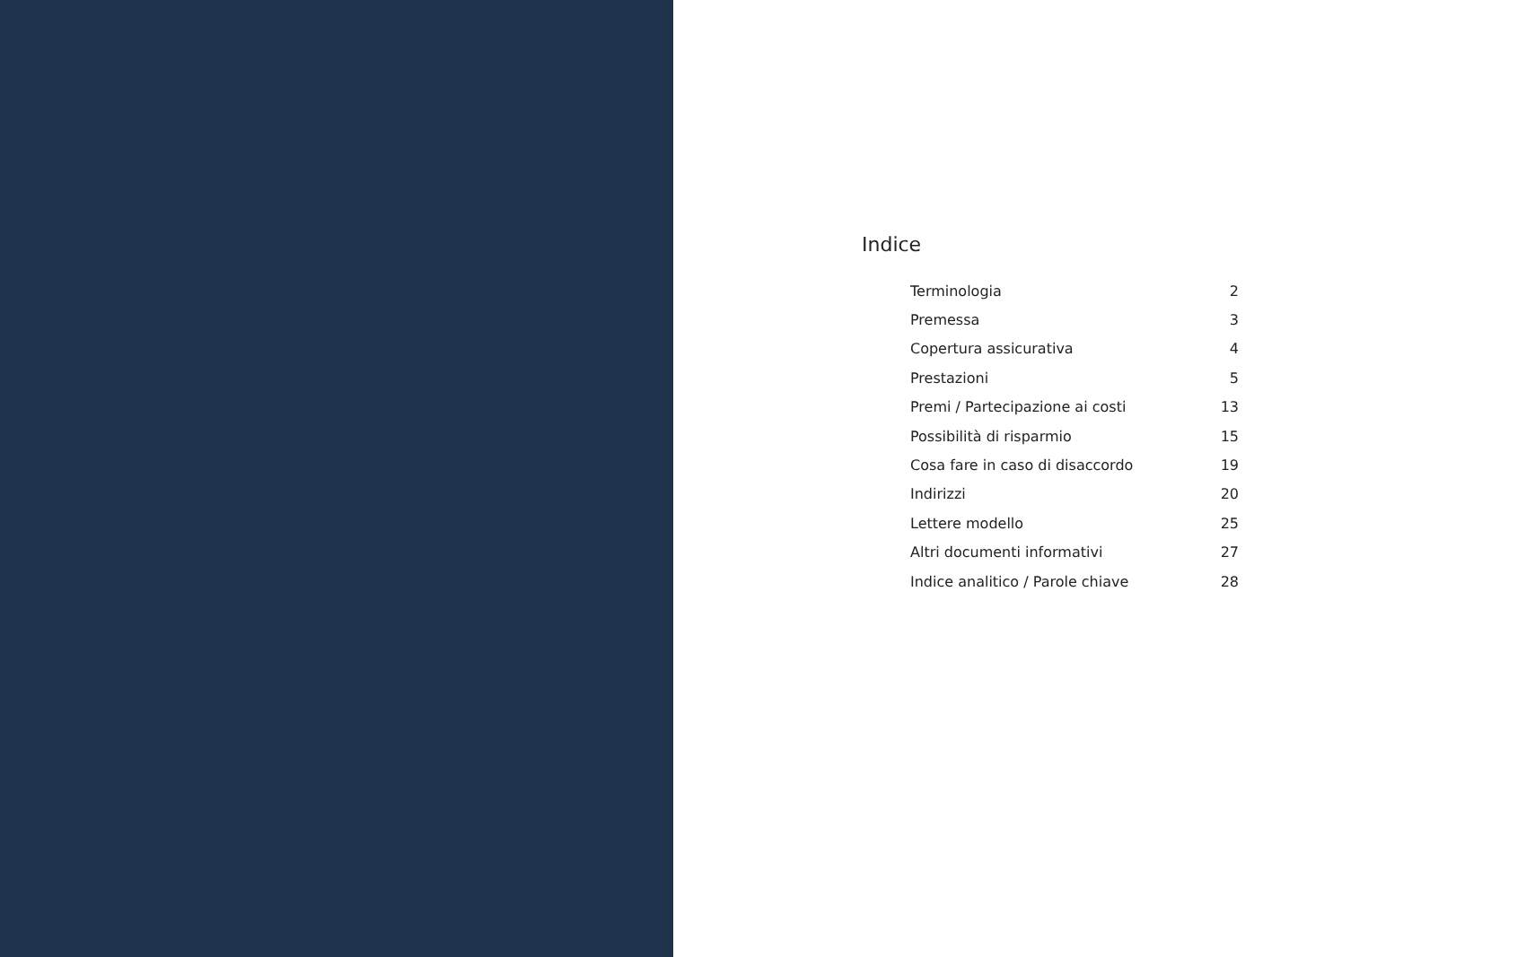Indice
| Terminologia | 2 |
| Premessa | 3 |
| Copertura assicurativa | 4 |
| Prestazioni | 5 |
| Premi / Partecipazione ai costi | 13 |
| Possibilità di risparmio | 15 |
| Cosa fare in caso di disaccordo | 19 |
| Indirizzi | 20 |
| Lettere modello | 25 |
| Altri documenti informativi | 27 |
| Indice analitico / Parole chiave | 28 |